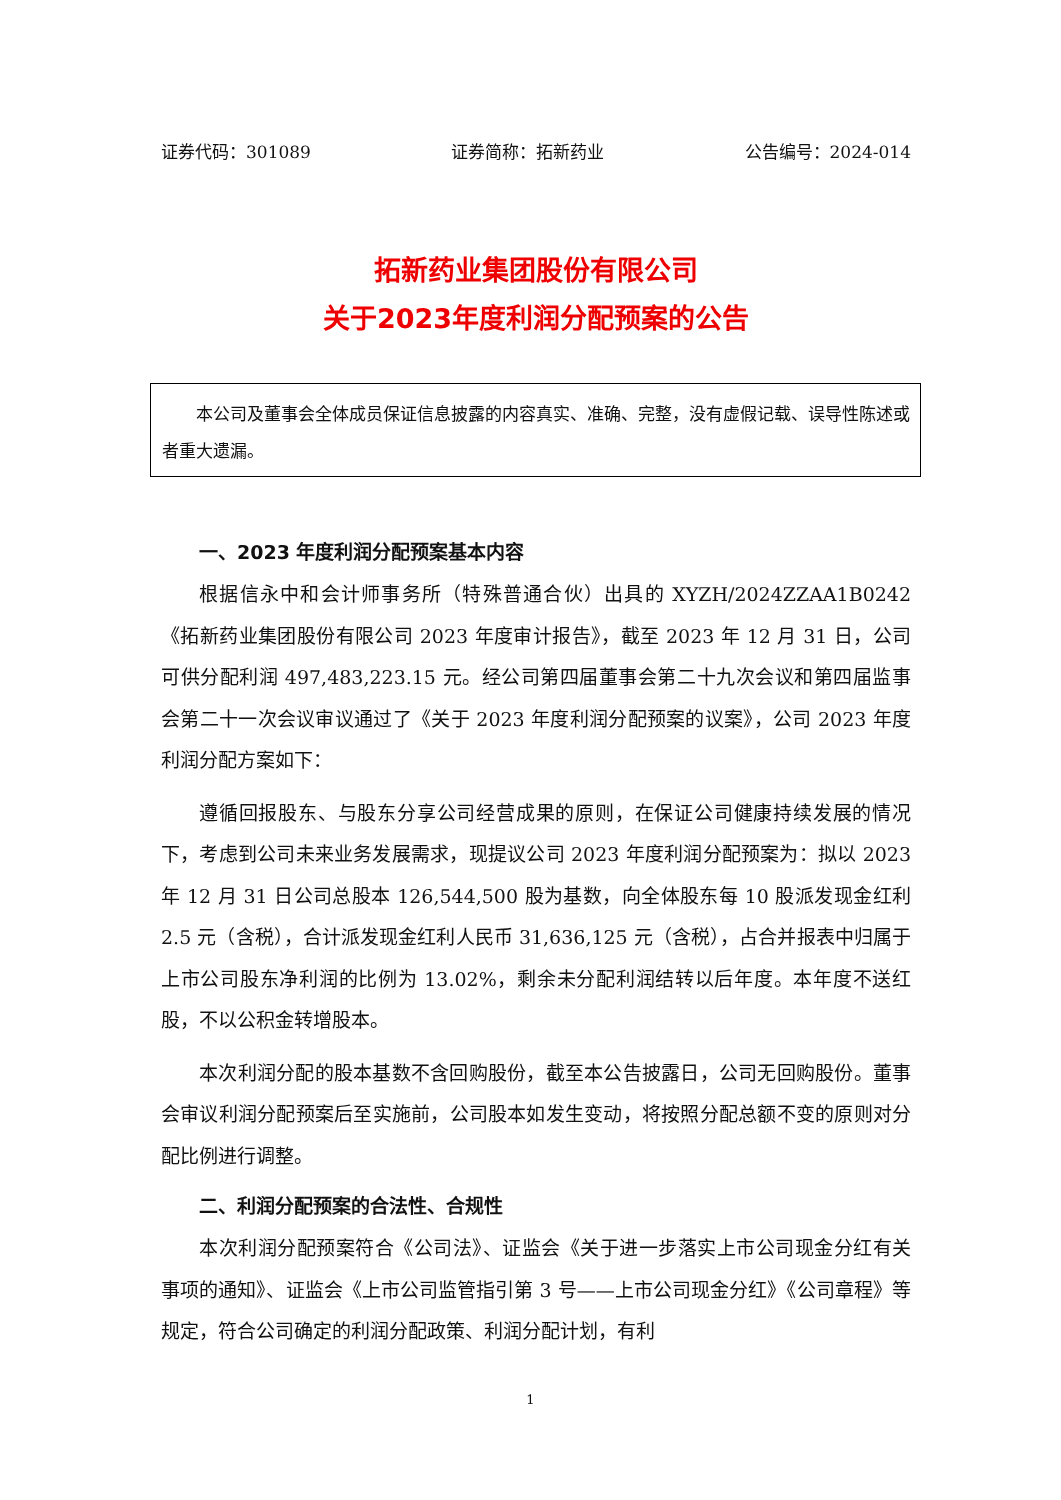证券代码：301089 证券简称：拓新药业 公告编号：2024-014
拓新药业集团股份有限公司
关于2023年度利润分配预案的公告
本公司及董事会全体成员保证信息披露的内容真实、准确、完整，没有虚假记载、误导性陈述或者重大遗漏。
一、2023 年度利润分配预案基本内容
根据信永中和会计师事务所（特殊普通合伙）出具的 XYZH/2024ZZAA1B0242《拓新药业集团股份有限公司 2023 年度审计报告》，截至 2023 年 12 月 31 日，公司可供分配利润 497,483,223.15 元。经公司第四届董事会第二十九次会议和第四届监事会第二十一次会议审议通过了《关于 2023 年度利润分配预案的议案》，公司 2023 年度利润分配方案如下：
遵循回报股东、与股东分享公司经营成果的原则，在保证公司健康持续发展的情况下，考虑到公司未来业务发展需求，现提议公司 2023 年度利润分配预案为：拟以 2023 年 12 月 31 日公司总股本 126,544,500 股为基数，向全体股东每 10 股派发现金红利 2.5 元（含税），合计派发现金红利人民币 31,636,125 元（含税），占合并报表中归属于上市公司股东净利润的比例为 13.02%，剩余未分配利润结转以后年度。本年度不送红股，不以公积金转增股本。
本次利润分配的股本基数不含回购股份，截至本公告披露日，公司无回购股份。董事会审议利润分配预案后至实施前，公司股本如发生变动，将按照分配总额不变的原则对分配比例进行调整。
二、利润分配预案的合法性、合规性
本次利润分配预案符合《公司法》、证监会《关于进一步落实上市公司现金分红有关事项的通知》、证监会《上市公司监管指引第 3 号——上市公司现金分红》《公司章程》等规定，符合公司确定的利润分配政策、利润分配计划，有利
1